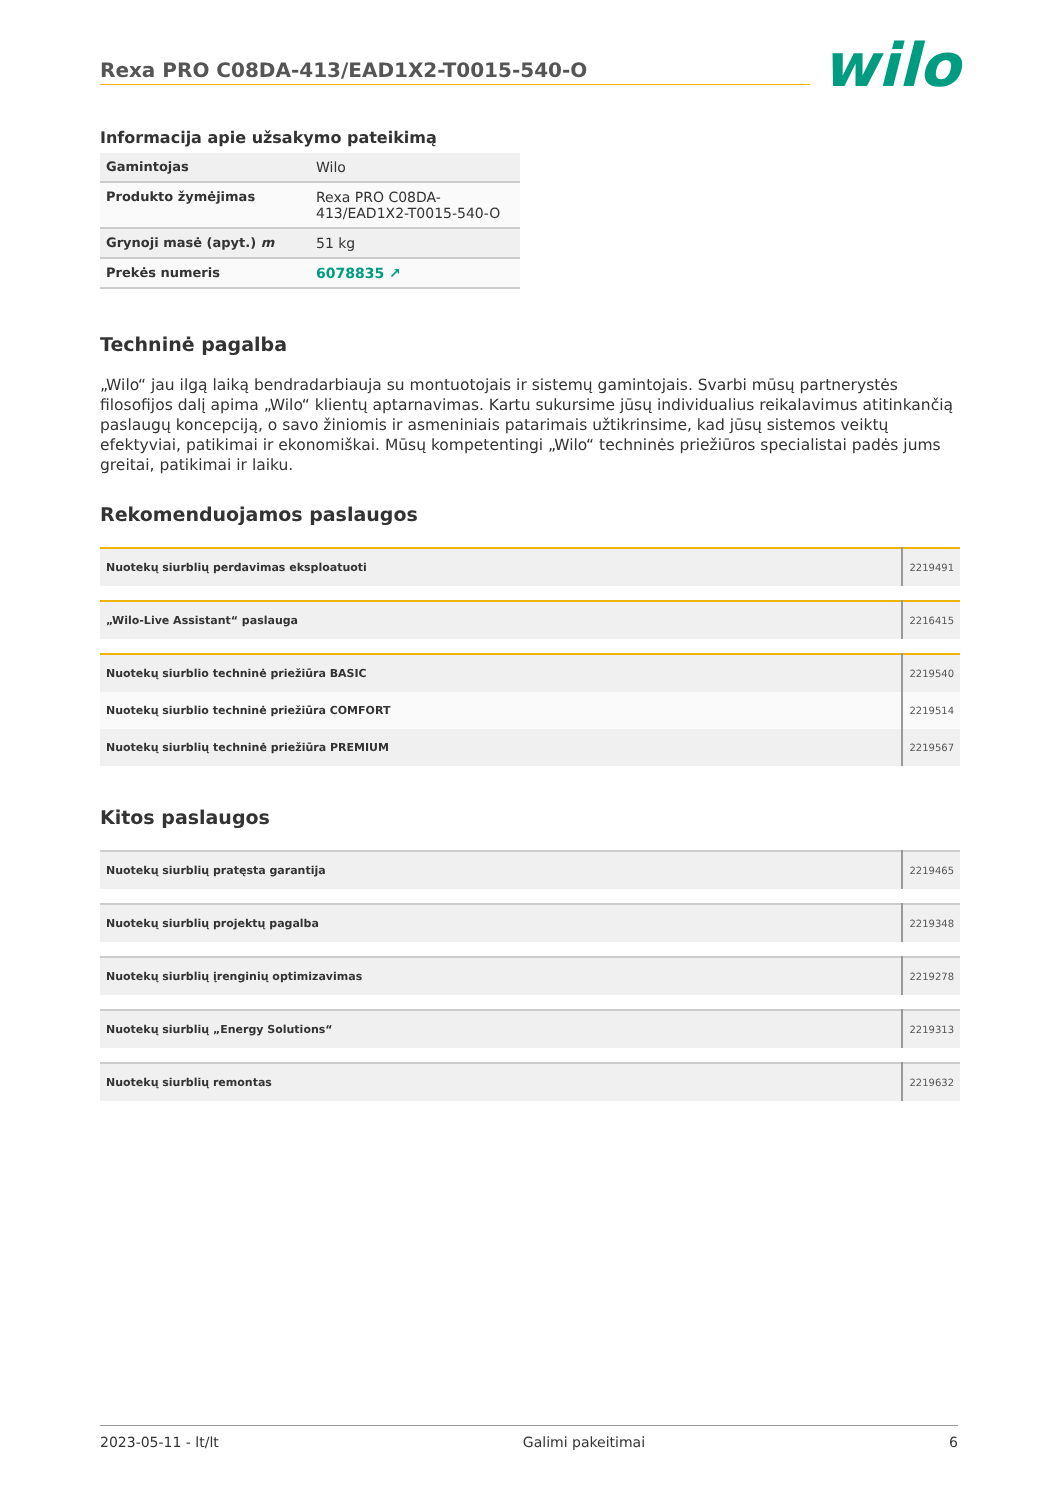Rexa PRO C08DA-413/EAD1X2-T0015-540-O
wilo
Informacija apie užsakymo pateikimą
| Gamintojas | Wilo |
| Produkto žymėjimas | Rexa PRO C08DA-413/EAD1X2-T0015-540-O |
| Grynoji masė (apyt.) m | 51 kg |
| Prekės numeris | 6078835 ↗ |
Techninė pagalba
„Wilo“ jau ilgą laiką bendradarbiauja su montuotojais ir sistemų gamintojais. Svarbi mūsų partnerystės filosofijos dalį apima „Wilo“ klientų aptarnavimas. Kartu sukursime jūsų individualius reikalavimus atitinkančią paslaugų koncepciją, o savo žiniomis ir asmeniniais patarimais užtikrinsime, kad jūsų sistemos veiktų efektyviai, patikimai ir ekonomiškai. Mūsų kompetentingi „Wilo“ techninės priežiūros specialistai padės jums greitai, patikimai ir laiku.
Rekomenduojamos paslaugos
| Nuotekų siurblių perdavimas eksploatuoti | 2219491 |
| „Wilo-Live Assistant“ paslauga | 2216415 |
| Nuotekų siurblio techninė priežiūra BASIC | 2219540 |
| Nuotekų siurblio techninė priežiūra COMFORT | 2219514 |
| Nuotekų siurblių techninė priežiūra PREMIUM | 2219567 |
Kitos paslaugos
| Nuotekų siurblių pratęsta garantija | 2219465 |
| Nuotekų siurblių projektų pagalba | 2219348 |
| Nuotekų siurblių įrenginių optimizavimas | 2219278 |
| Nuotekų siurblių „Energy Solutions“ | 2219313 |
| Nuotekų siurblių remontas | 2219632 |
2023-05-11 - lt/lt Galimi pakeitimai 6